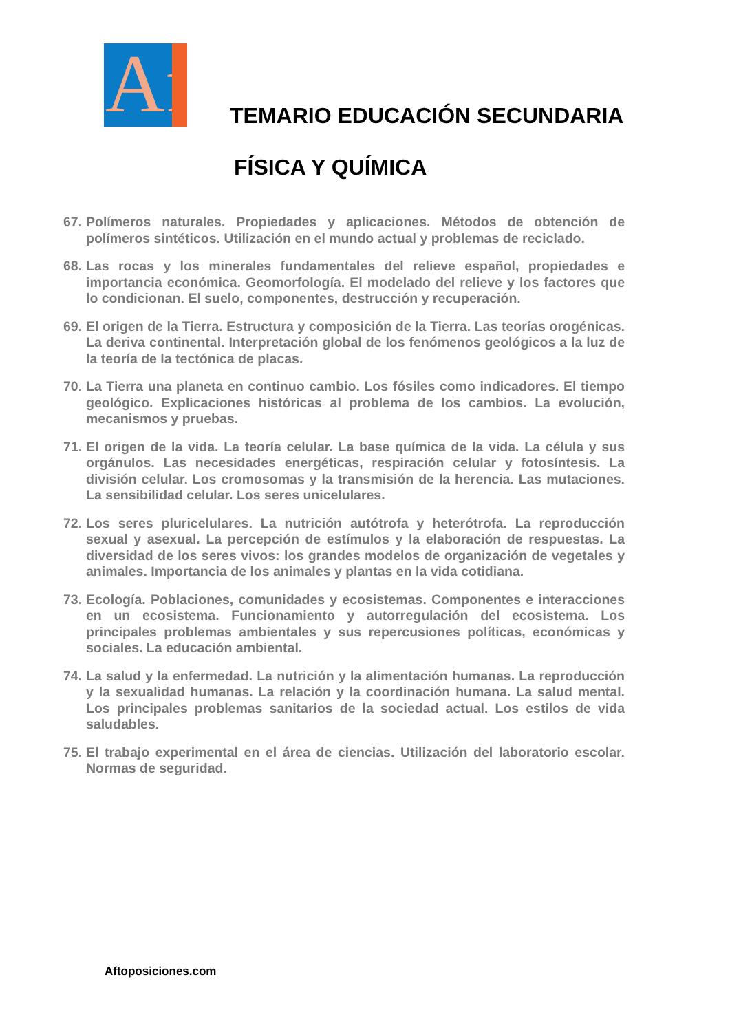Af
TEMARIO EDUCACIÓN SECUNDARIA
FÍSICA Y QUÍMICA
67. Polímeros naturales. Propiedades y aplicaciones. Métodos de obtención de polímeros sintéticos. Utilización en el mundo actual y problemas de reciclado.
68. Las rocas y los minerales fundamentales del relieve español, propiedades e importancia económica. Geomorfología. El modelado del relieve y los factores que lo condicionan. El suelo, componentes, destrucción y recuperación.
69. El origen de la Tierra. Estructura y composición de la Tierra. Las teorías orogénicas. La deriva continental. Interpretación global de los fenómenos geológicos a la luz de la teoría de la tectónica de placas.
70. La Tierra una planeta en continuo cambio. Los fósiles como indicadores. El tiempo geológico. Explicaciones históricas al problema de los cambios. La evolución, mecanismos y pruebas.
71. El origen de la vida. La teoría celular. La base química de la vida. La célula y sus orgánulos. Las necesidades energéticas, respiración celular y fotosíntesis. La división celular. Los cromosomas y la transmisión de la herencia. Las mutaciones. La sensibilidad celular. Los seres unicelulares.
72. Los seres pluricelulares. La nutrición autótrofa y heterótrofa. La reproducción sexual y asexual. La percepción de estímulos y la elaboración de respuestas. La diversidad de los seres vivos: los grandes modelos de organización de vegetales y animales. Importancia de los animales y plantas en la vida cotidiana.
73. Ecología. Poblaciones, comunidades y ecosistemas. Componentes e interacciones en un ecosistema. Funcionamiento y autorregulación del ecosistema. Los principales problemas ambientales y sus repercusiones políticas, económicas y sociales. La educación ambiental.
74. La salud y la enfermedad. La nutrición y la alimentación humanas. La reproducción y la sexualidad humanas. La relación y la coordinación humana. La salud mental. Los principales problemas sanitarios de la sociedad actual. Los estilos de vida saludables.
75. El trabajo experimental en el área de ciencias. Utilización del laboratorio escolar. Normas de seguridad.
Aftoposiciones.com